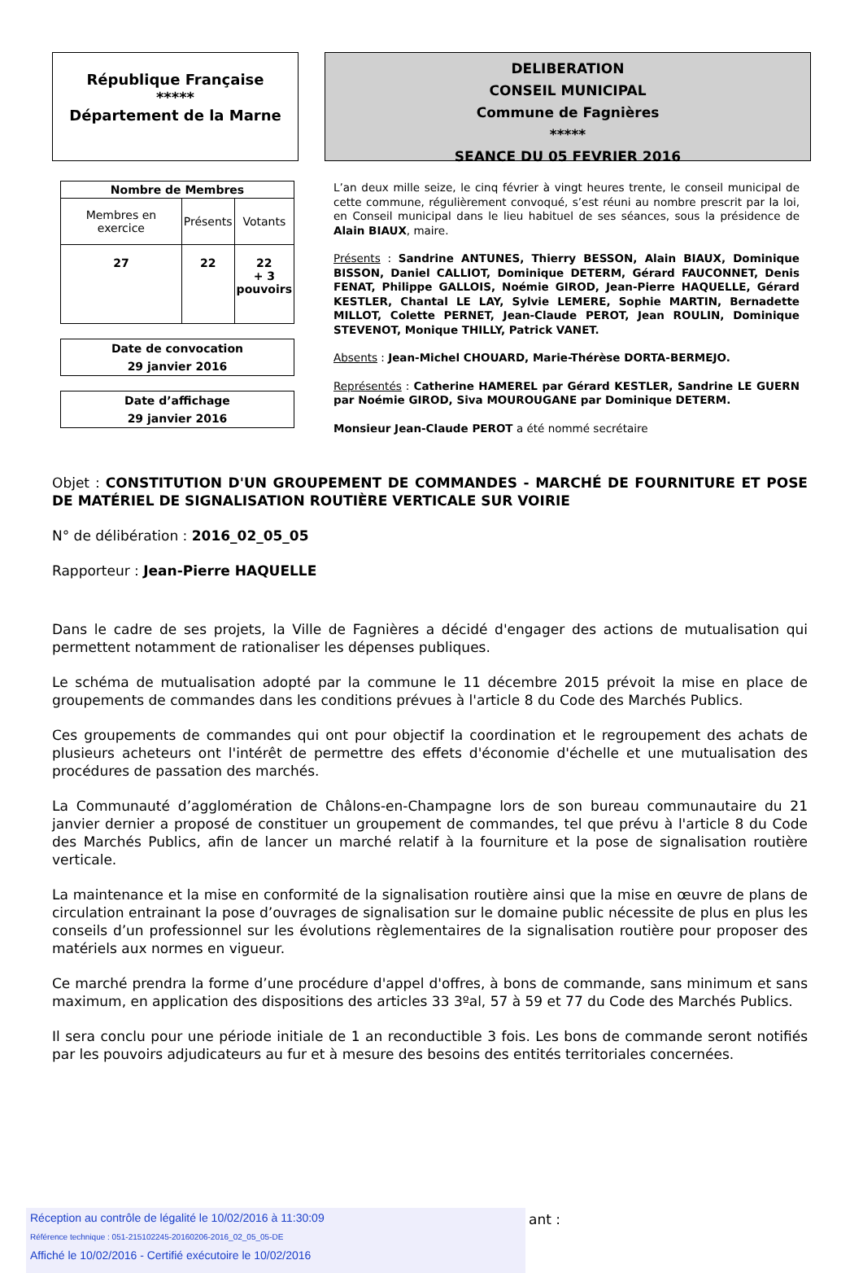République Française
*****
Département de la Marne
DELIBERATION
CONSEIL MUNICIPAL
Commune de Fagnières
*****
SEANCE DU 05 FEVRIER 2016
| Nombre de Membres | | |
| --- | --- | --- |
| Membres en exercice | Présents | Votants |
| 27 | 22 | 22 + 3 pouvoirs |
Date de convocation
29 janvier 2016
Date d’affichage
29 janvier 2016
L’an deux mille seize, le cinq février à vingt heures trente, le conseil municipal de cette commune, régulièrement convoqué, s’est réuni au nombre prescrit par la loi, en Conseil municipal dans le lieu habituel de ses séances, sous la présidence de Alain BIAUX, maire.
Présents : Sandrine ANTUNES, Thierry BESSON, Alain BIAUX, Dominique BISSON, Daniel CALLIOT, Dominique DETERM, Gérard FAUCONNET, Denis FENAT, Philippe GALLOIS, Noémie GIROD, Jean-Pierre HAQUELLE, Gérard KESTLER, Chantal LE LAY, Sylvie LEMERE, Sophie MARTIN, Bernadette MILLOT, Colette PERNET, Jean-Claude PEROT, Jean ROULIN, Dominique STEVENOT, Monique THILLY, Patrick VANET.
Absents : Jean-Michel CHOUARD, Marie-Thérèse DORTA-BERMEJO.
Représentés : Catherine HAMEREL par Gérard KESTLER, Sandrine LE GUERN par Noémie GIROD, Siva MOUROUGANE par Dominique DETERM.
Monsieur Jean-Claude PEROT a été nommé secrétaire
Objet : CONSTITUTION D'UN GROUPEMENT DE COMMANDES - MARCHÉ DE FOURNITURE ET POSE DE MATÉRIEL DE SIGNALISATION ROUTIÈRE VERTICALE SUR VOIRIE
N° de délibération : 2016_02_05_05
Rapporteur : Jean-Pierre HAQUELLE
Dans le cadre de ses projets, la Ville de Fagnières a décidé d'engager des actions de mutualisation qui permettent notamment de rationaliser les dépenses publiques.
Le schéma de mutualisation adopté par la commune le 11 décembre 2015 prévoit la mise en place de groupements de commandes dans les conditions prévues à l'article 8 du Code des Marchés Publics.
Ces groupements de commandes qui ont pour objectif la coordination et le regroupement des achats de plusieurs acheteurs ont l'intérêt de permettre des effets d'économie d'échelle et une mutualisation des procédures de passation des marchés.
La Communauté d’agglomération de Châlons-en-Champagne lors de son bureau communautaire du 21 janvier dernier a proposé de constituer un groupement de commandes, tel que prévu à l'article 8 du Code des Marchés Publics, afin de lancer un marché relatif à la fourniture et la pose de signalisation routière verticale.
La maintenance et la mise en conformité de la signalisation routière ainsi que la mise en œuvre de plans de circulation entrainant la pose d’ouvrages de signalisation sur le domaine public nécessite de plus en plus les conseils d’un professionnel sur les évolutions règlementaires de la signalisation routière pour proposer des matériels aux normes en vigueur.
Ce marché prendra la forme d’une procédure d'appel d'offres, à bons de commande, sans minimum et sans maximum, en application des dispositions des articles 33 3ºal, 57 à 59 et 77 du Code des Marchés Publics.
Il sera conclu pour une période initiale de 1 an reconductible 3 fois. Les bons de commande seront notifiés par les pouvoirs adjudicateurs au fur et à mesure des besoins des entités territoriales concernées.
ant :
Réception au contrôle de légalité le 10/02/2016 à 11:30:09
Référence technique : 051-215102245-20160206-2016_02_05_05-DE
Affiché le 10/02/2016 - Certifié exécutoire le 10/02/2016